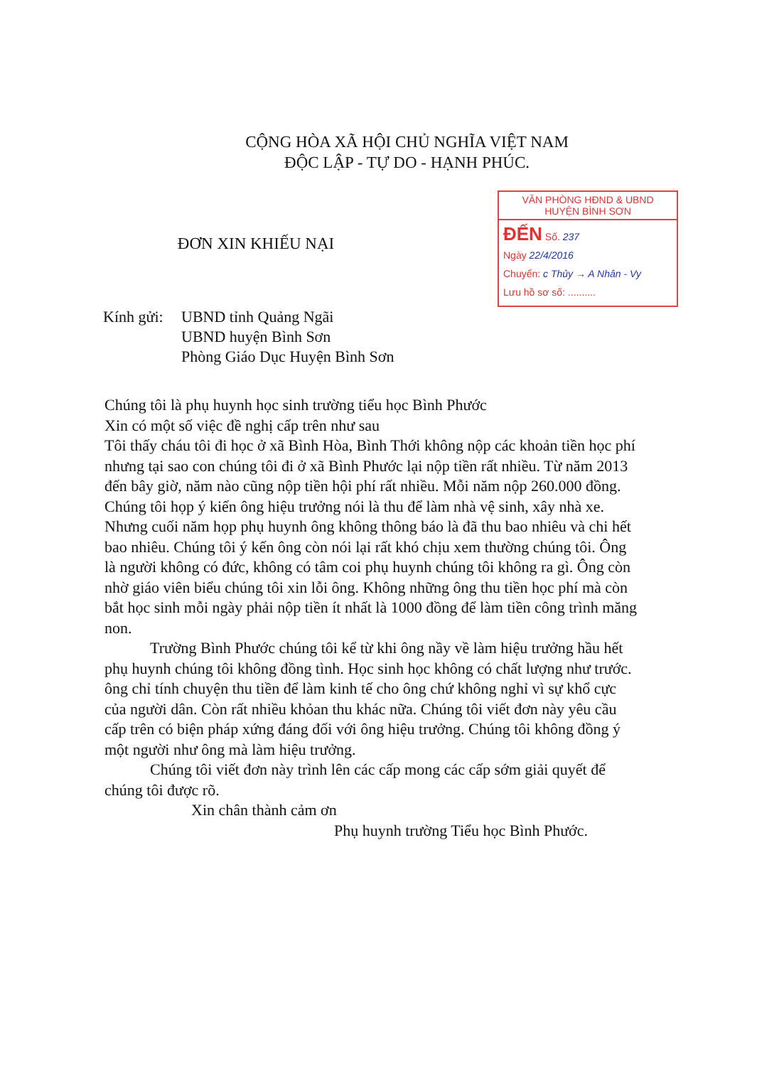CỘNG HÒA XÃ HỘI CHỦ NGHĨA VIỆT NAM
ĐỘC LẬP - TỰ DO - HẠNH PHÚC.
ĐƠN XIN KHIẾU NẠI
VĂN PHÒNG HĐND & UBND
HUYỆN BÌNH SƠN
ĐẾN Số. 237
Ngày 22/4/2016
Chuyển: c Thủy → A Nhân - Vy
Lưu hồ sơ số: ..........
Kính gửi:
UBND tỉnh Quảng Ngãi
UBND huyện Bình Sơn
Phòng Giáo Dục Huyện Bình Sơn
Chúng tôi là phụ huynh học sinh trường tiểu học Bình Phước
Xin có một số việc đề nghị cấp trên như sau
Tôi thấy cháu tôi đi học ở xã Bình Hòa, Bình Thới không nộp các khoản tiền học phí nhưng tại sao con chúng tôi đi ở xã Bình Phước lại nộp tiền rất nhiều. Từ năm 2013 đến bây giờ, năm nào cũng nộp tiền hội phí rất nhiều. Mỗi năm nộp 260.000 đồng. Chúng tôi họp ý kiến ông hiệu trưởng nói là thu để làm nhà vệ sinh, xây nhà xe. Nhưng cuối năm họp phụ huynh ông không thông báo là đã thu bao nhiêu và chi hết bao nhiêu. Chúng tôi ý kến ông còn nói lại rất khó chịu xem thường chúng tôi. Ông là người không có đức, không có tâm coi phụ huynh chúng tôi không ra gì. Ông còn nhờ giáo viên biểu chúng tôi xin lỗi ông. Không những ông thu tiền học phí mà còn bắt học sinh mỗi ngày phải nộp tiền ít nhất là 1000 đồng để làm tiền công trình măng non.
Trường Bình Phước chúng tôi kể từ khi ông nầy về làm hiệu trưởng hầu hết phụ huynh chúng tôi không đồng tình. Học sinh học không có chất lượng như trước. ông chỉ tính chuyện thu tiền để làm kinh tế cho ông chứ không nghỉ vì sự khổ cực của người dân. Còn rất nhiều khỏan thu khác nữa. Chúng tôi viết đơn này yêu cầu cấp trên có biện pháp xứng đáng đối với ông hiệu trưởng. Chúng tôi không đồng ý một người như ông mà làm hiệu trưởng.
Chúng tôi viết đơn này trình lên các cấp mong các cấp sớm giải quyết để chúng tôi được rõ.
Xin chân thành cảm ơn
Phụ huynh trường Tiểu học Bình Phước.